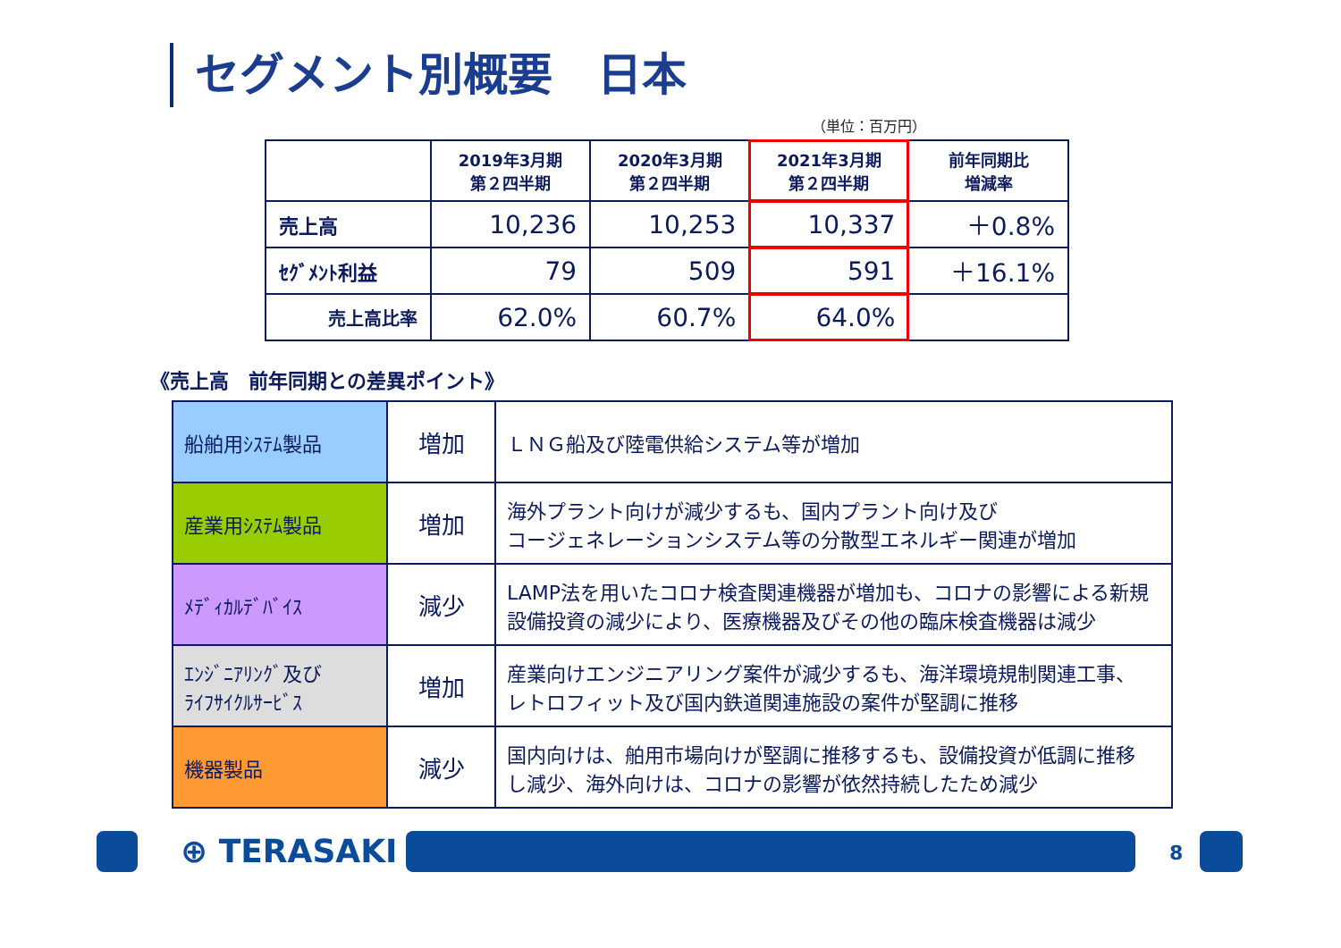セグメント別概要　日本
（単位：百万円）
| | 2019年3月期 第２四半期 | 2020年3月期 第２四半期 | 2021年3月期 第２四半期 | 前年同期比 増減率 |
| --- | --- | --- | --- | --- |
| 売上高 | 10,236 | 10,253 | 10,337 | ＋0.8% |
| ｾｸﾞﾒﾝﾄ利益 | 79 | 509 | 591 | ＋16.1% |
| 売上高比率 | 62.0% | 60.7% | 64.0% | |
《売上高　前年同期との差異ポイント》
| 船舶用ｼｽﾃﾑ製品 | 増加 | ＬＮＧ船及び陸電供給システム等が増加 |
| 産業用ｼｽﾃﾑ製品 | 増加 | 海外プラント向けが減少するも、国内プラント向け及び コージェネレーションシステム等の分散型エネルギー関連が増加 |
| ﾒﾃﾞｨｶﾙﾃﾞﾊﾞｲｽ | 減少 | LAMP法を用いたコロナ検査関連機器が増加も、コロナの影響による新規 設備投資の減少により、医療機器及びその他の臨床検査機器は減少 |
| ｴﾝｼﾞﾆｱﾘﾝｸﾞ及び ﾗｲﾌｻｲｸﾙｻｰﾋﾞｽ | 増加 | 産業向けエンジニアリング案件が減少するも、海洋環境規制関連工事、 レトロフィット及び国内鉄道関連施設の案件が堅調に推移 |
| 機器製品 | 減少 | 国内向けは、舶用市場向けが堅調に推移するも、設備投資が低調に推移 し減少、海外向けは、コロナの影響が依然持続したため減少 |
⊕ TERASAKI 8